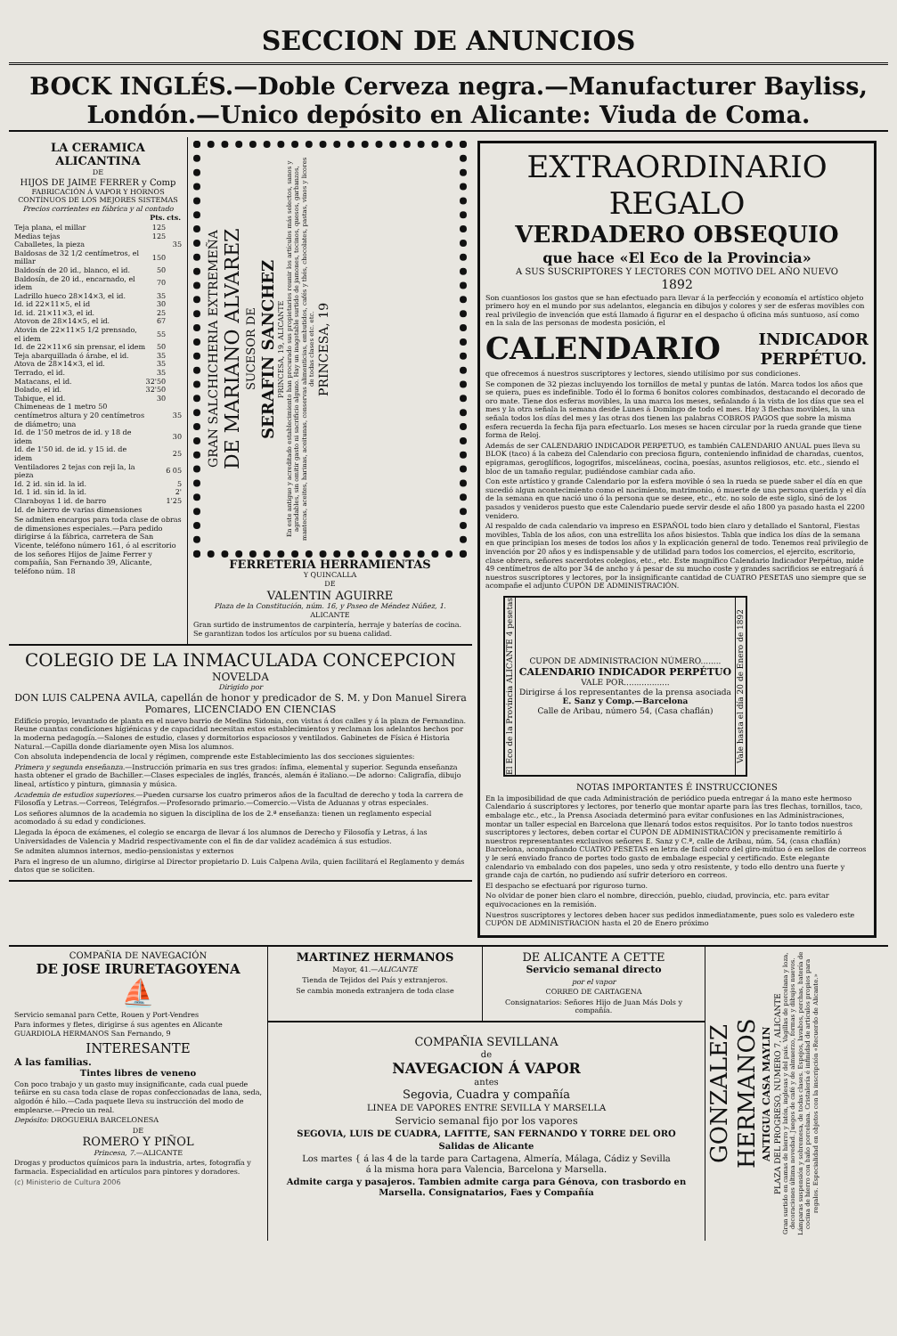SECCION DE ANUNCIOS
BOCK INGLÉS.—Doble Cerveza negra.—Manufacturer Bayliss, Londón.—Unico depósito en Alicante: Viuda de Coma.
LA CERAMICA ALICANTINA
DE
HIJOS DE JAIME FERRER y Comp
FABRICACIÓN Á VAPOR Y HORNOS CONTÍNUOS DE LOS MEJORES SISTEMAS
Precios corrientes en fábrica y al contado
| | Pts. | cts. |
| --- | --- | --- |
| Teja plana, el millar | 125 | |
| Medias tejas | 125 | |
| Caballetes, la pieza | | 35 |
| Baldosas de 32 1/2 centímetros, el millar | 150 | |
| Baldosín de 20 id., blanco, el id. | 50 | |
| Baldosín, de 20 id., encarnado, el idem | 70 | |
| Ladrillo hueco 28×14×3, el id. | 35 | |
| Id. id 22×11×5, el id | 30 | |
| Id. id. 21×11×3, el id. | 25 | |
| Atovon de 28×14×5, el id. | 67 | |
| Atovin de 22×11×5 1/2 prensado, el idem | 55 | |
| Id. de 22×11×6 sin prensar, el idem | 50 | |
| Teja abarquillada ó árabe, el id. | 35 | |
| Atova de 28×14×3, el id. | 35 | |
| Terrado, el id. | 35 | |
| Matacans, el id. | 32'50 | |
| Bolado, el id. | 32'50 | |
| Tabique, el id. | 30 | |
| Chimeneas de 1 metro 50 centímetros altura y 20 centímetros de diámetro; una | | 35 |
| Id. de 1'50 metros de id. y 18 de idem | | 30 |
| Id. de 1'50 id. de id. y 15 id. de idem | | 25 |
| Ventiladores 2 tejas con reji la, la pieza | | 6 05 |
| Id. 2 id. sin id. la id. | | 5 |
| Id. 1 id. sin id. la id. | | 2' |
| Claraboyas 1 id. de barro | | 1'25 |
| Id. de hierro de varias dimensiones | | |
Se admiten encargos para toda clase de obras de dimensiones especiales.—Para pedido dirigirse á la fábrica, carretera de San Vicente, teléfono número 161, ó al escritorio de los señores Hijos de Jaime Ferrer y compañía, San Fernando 39, Alicante, teléfono núm. 18
GRAN SALCHICHERIA EXTREMEÑA
DE MARIANO ALVAREZ
SUCESOR DE
SERAFIN SANCHEZ
PRINCESA, 19, ALICANTE
En este antiguo y acreditado establecimiento han procurado sus propietarios reunir los artículos más selectos, sanos y agradables, sin omitir gasto ni sacrificio alguno. Hay un inagotable surtido de jamones, tocinos, quesos, garbanzos, mantecas, aceites, harinas, aceitunas, conservas alimenticias, embutidos, cafés y thés, chocolates, pastas, vinos y licores de todas clases etc. etc.
PRINCESA, 19
FERRETERIA HERRAMIENTAS
Y QUINCALLA
DE
VALENTIN AGUIRRE
Plaza de la Constitución, núm. 16, y Paseo de Méndez Núñez, 1.
ALICANTE
Gran surtido de instrumentos de carpintería, herraje y baterías de cocina. Se garantizan todos los artículos por su buena calidad.
COLEGIO DE LA INMACULADA CONCEPCION
NOVELDA
Dirigido por
DON LUIS CALPENA AVILA, capellán de honor y predicador de S. M. y Don Manuel Sirera Pomares, LICENCIADO EN CIENCIAS
Edificio propio, levantado de planta en el nuevo barrio de Medina Sidonia, con vistas á dos calles y á la plaza de Fernandina. Reune cuantas condiciones higiénicas y de capacidad necesitan estos establecimientos y reclaman los adelantos hechos por la moderna pedagogía.—Salones de estudio, clases y dormitorios espaciosos y ventilados. Gabinetes de Física é Historia Natural.—Capilla donde diariamente oyen Misa los alumnos.
Con absoluta independencia de local y régimen, comprende este Establecimiento las dos secciones siguientes:
Primera y segunda enseñanza.—Instrucción primaria en sus tres grados: ínfima, elemental y superior. Segunda enseñanza hasta obtener el grado de Bachiller.—Clases especiales de inglés, francés, alemán é italiano.—De adorno: Caligrafía, dibujo lineal, artístico y pintura, gimnasia y música.
Academia de estudios superiores.—Pueden cursarse los cuatro primeros años de la facultad de derecho y toda la carrera de Filosofía y Letras.—Correos, Telégrafos.—Profesorado primario.—Comercio.—Vista de Aduanas y otras especiales.
Los señores alumnos de la academia no siguen la disciplina de los de 2.ª enseñanza: tienen un reglamento especial acomodado á su edad y condiciones.
Llegada la época de exámenes, el colegio se encarga de llevar á los alumnos de Derecho y Filosofía y Letras, á las Universidades de Valencia y Madrid respectivamente con el fin de dar validez académica á sus estudios.
Se admiten alumnos internos, medio-pensionistas y externos
Para el ingreso de un alumno, dirigirse al Director propietario D. Luis Calpena Avila, quien facilitará el Reglamento y demás datos que se soliciten.
EXTRAORDINARIO REGALO
VERDADERO OBSEQUIO
que hace «El Eco de la Provincia»
A SUS SUSCRIPTORES Y LECTORES CON MOTIVO DEL AÑO NUEVO
1892
Son cuantiosos los gastos que se han efectuado para llevar á la perfección y economía el artístico objeto primero hoy en el mundo por sus adelantos, elegancia en dibujos y colores y ser de esferas movibles con real privilegio de invención que está llamado á figurar en el despacho ú oficina más suntuoso, así como en la sala de las personas de modesta posición, el
CALENDARIO INDICADOR
PERPÉTUO.
que ofrecemos á nuestros suscriptores y lectores, siendo utilísimo por sus condiciones.
Se componen de 32 piezas incluyendo los tornillos de metal y puntas de latón. Marca todos los años que se quiera, pues es indefinible. Todo él lo forma 6 bonitos colores combinados, destacando el decorado de oro mate. Tiene dos esferas movibles, la una marca los meses, señalando á la vista de los días que sea el mes y la otra señala la semana desde Lunes á Domingo de todo el mes. Hay 3 flechas movibles, la una señala todos los días del mes y las otras dos tienen las palabras COBROS PAGOS que sobre la misma esfera recuerda la fecha fija para efectuarlo. Los meses se hacen circular por la rueda grande que tiene forma de Reloj.
Además de ser CALENDARIO INDICADOR PERPETUO, es también CALENDARIO ANUAL pues lleva su BLOK (taco) á la cabeza del Calendario con preciosa figura, conteniendo infinidad de charadas, cuentos, epigramas, geroglíficos, logogrifos, misceláneas, cocina, poesías, asuntos religiosos, etc. etc., siendo el bloc de un tamaño regular, pudiéndose cambiar cada año.
Con este artístico y grande Calendario por la esfera movible ó sea la rueda se puede saber el día en que sucedió algun acontecimiento como el nacimiento, matrimonio, ó muerte de una persona querida y el día de la semana en que nació uno ó la persona que se desee, etc., etc. no solo de este siglo, sinó de los pasados y venideros puesto que este Calendario puede servir desde el año 1800 ya pasado hasta el 2200 venidero.
Al respaldo de cada calendario va impreso en ESPAÑOL todo bien claro y detallado el Santoral, Fiestas movibles, Tabla de los años, con una estrellita los años bisiestos. Tabla que indica los días de la semana en que principian los meses de todos los años y la explicación general de todo. Tenemos real privilegio de invención por 20 años y es indispensable y de utilidad para todos los comercios, el ejercito, escritorio, clase obrera, señores sacerdotes colegios, etc., etc. Este magnífico Calendario Indicador Perpétuo, mide 49 centímetros de alto por 34 de ancho y á pesar de su mucho coste y grandes sacrificios se entregará á nuestros suscriptores y lectores, por la insignificante cantidad de CUATRO PESETAS uno siempre que se acompañe el adjunto CUPÓN DE ADMINISTRACIÓN.
| El Eco de la Provincia ALICANTE 4 pesetas | CUPON DE ADMINISTRACION NÚMERO........ CALENDARIO INDICADOR PERPÉTUO VALE POR.................. Dirigirse á los representantes de la prensa asociada E. Sanz y Comp.—Barcelona Calle de Aribau, número 54, (Casa chaflán) | Vale hasta el día 20 de Enero de 1892 |
NOTAS IMPORTANTES É INSTRUCCIONES
En la imposibilidad de que cada Administración de periódico pueda entregar á la mano este hermoso Calendario á suscriptores y lectores, por tenerlo que montar aparte para las tres flechas, tornillos, taco, embalage etc., etc., la Prensa Asociada determinó para evitar confusiones en las Administraciones, montar un taller especial en Barcelona que llenará todos estos requisitos. Por lo tanto todos nuestros suscriptores y lectores, deben cortar el CUPÓN DE ADMINISTRACIÓN y precisamente remitirlo á nuestros representantes exclusivos señores E. Sanz y C.ª, calle de Aribau, núm. 54, (casa chaflán) Barcelona, acompañando CUATRO PESETAS en letra de facil cobro del giro-mútuo ó en sellos de correos y le será enviado franco de portes todo gasto de embalage especial y certificado. Este elegante calendario va embalado con dos papeles, uno seda y otro resistente, y todo ello dentro una fuerte y grande caja de cartón, no pudiendo así sufrir deterioro en correos.
El despacho se efectuará por riguroso turno.
No olvidar de poner bien claro el nombre, dirección, pueblo, ciudad, provincia, etc. para evitar equivocaciones en la remisión.
Nuestros suscriptores y lectores deben hacer sus pedidos inmediatamente, pues solo es valedero este CUPÓN DE ADMINISTRACION hasta el 20 de Enero próximo
COMPAÑIA DE NAVEGACIÓN
DE JOSE IRURETAGOYENA
⛵
Servicio semanal para Cette, Rouen y Port-Vendres
Para informes y fletes, dirigirse á sus agentes en Alicante GUARDIOLA HERMANOS San Fernando, 9
INTERESANTE
A las familias.
Tintes libres de veneno
Con poco trabajo y un gasto muy insignificante, cada cual puede teñirse en su casa toda clase de ropas confeccionadas de lana, seda, algodón é hilo.—Cada paquete lleva su instrucción del modo de emplearse.—Precio un real.
Depósito: DROGUERIA BARCELONESA
DE
ROMERO Y PIÑOL
Princesa, 7.—ALICANTE
Drogas y productos químicos para la industria, artes, fotografía y farmacia. Especialidad en artículos para pintores y doradores.
(c) Ministerio de Cultura 2006
MARTINEZ HERMANOS
Mayor, 41.—ALICANTE
Tienda de Tejidos del País y extranjeros.
Se cambia moneda extranjera de toda clase
DE ALICANTE A CETTE
Servicio semanal directo
por el vapor
CORREO DE CARTAGENA
Consignatarios: Señores Hijo de Juan Más Dols y compañía.
COMPAÑIA SEVILLANA
de
NAVEGACION Á VAPOR
antes
Segovia, Cuadra y compañía
LINEA DE VAPORES ENTRE SEVILLA Y MARSELLA
Servicio semanal fijo por los vapores
SEGOVIA, LUIS DE CUADRA, LAFITTE, SAN FERNANDO Y TORRE DEL ORO
Salidas de Alicante
Los martes { á las 4 de la tarde para Cartagena, Almería, Málaga, Cádiz y Sevilla
á la misma hora para Valencia, Barcelona y Marsella.
Admite carga y pasajeros. Tambien admite carga para Génova, con trasbordo en Marsella. Consignatarios, Faes y Compañía
GONZALEZ HERMANOS
ANTIGUA CASA MAYLIN
PLAZA DEL PROGRESO, NUMERO 7, ALICANTE
Gran surtido en camas de hierro y latón, inglesas y del país. Vagillas de porcelana y loza, decoraciones última novedad. Juegos de café y de almuerzo, formas y dibujos nuevos. Lámparas suspensión y sobremesa, de todas clases. Espejos, lavabos, perchas, batería de cocina de hierro con baño porcelana. Cristalería é infinidad de artículos propios para regalos. Especialidad en objetos con la inscripción «Recuerdo de Alicante.»